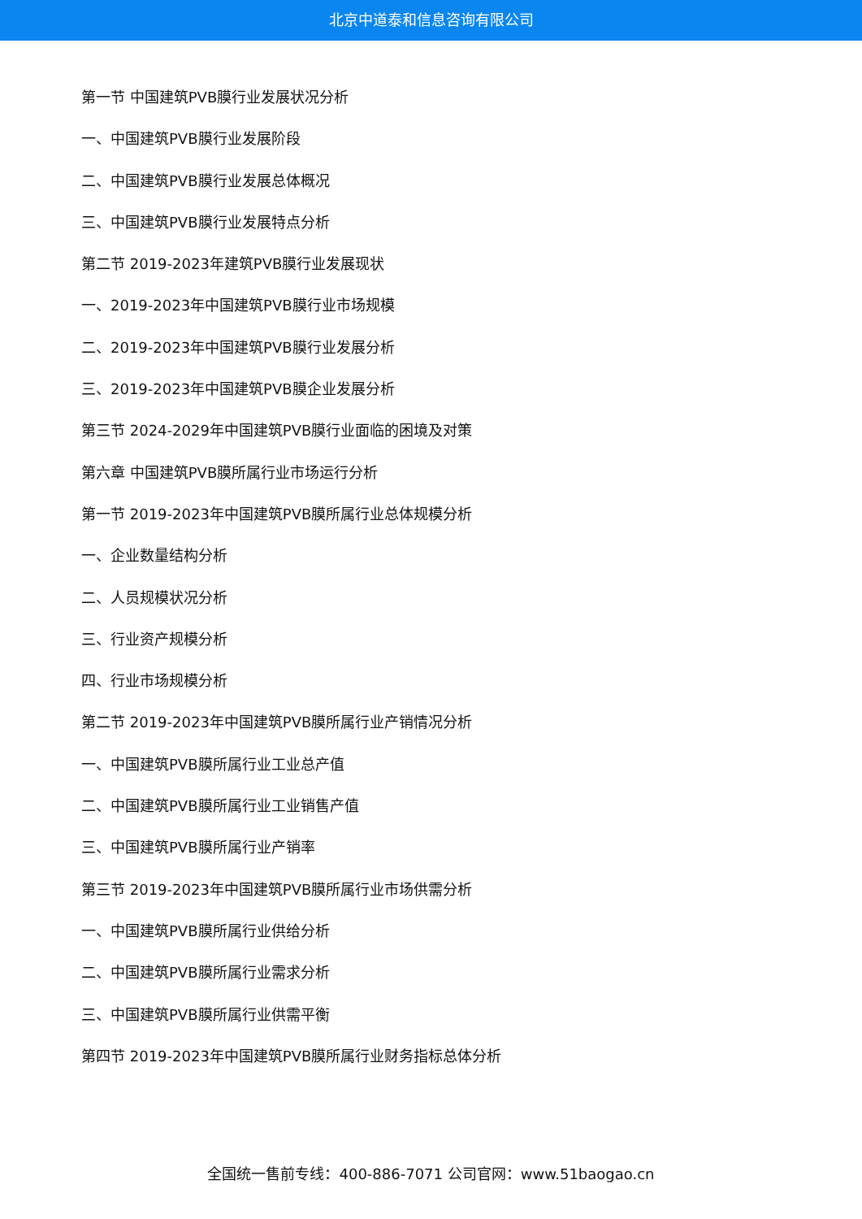北京中道泰和信息咨询有限公司
第一节 中国建筑PVB膜行业发展状况分析
一、中国建筑PVB膜行业发展阶段
二、中国建筑PVB膜行业发展总体概况
三、中国建筑PVB膜行业发展特点分析
第二节 2019-2023年建筑PVB膜行业发展现状
一、2019-2023年中国建筑PVB膜行业市场规模
二、2019-2023年中国建筑PVB膜行业发展分析
三、2019-2023年中国建筑PVB膜企业发展分析
第三节 2024-2029年中国建筑PVB膜行业面临的困境及对策
第六章 中国建筑PVB膜所属行业市场运行分析
第一节 2019-2023年中国建筑PVB膜所属行业总体规模分析
一、企业数量结构分析
二、人员规模状况分析
三、行业资产规模分析
四、行业市场规模分析
第二节 2019-2023年中国建筑PVB膜所属行业产销情况分析
一、中国建筑PVB膜所属行业工业总产值
二、中国建筑PVB膜所属行业工业销售产值
三、中国建筑PVB膜所属行业产销率
第三节 2019-2023年中国建筑PVB膜所属行业市场供需分析
一、中国建筑PVB膜所属行业供给分析
二、中国建筑PVB膜所属行业需求分析
三、中国建筑PVB膜所属行业供需平衡
第四节 2019-2023年中国建筑PVB膜所属行业财务指标总体分析
全国统一售前专线：400-886-7071 公司官网：www.51baogao.cn